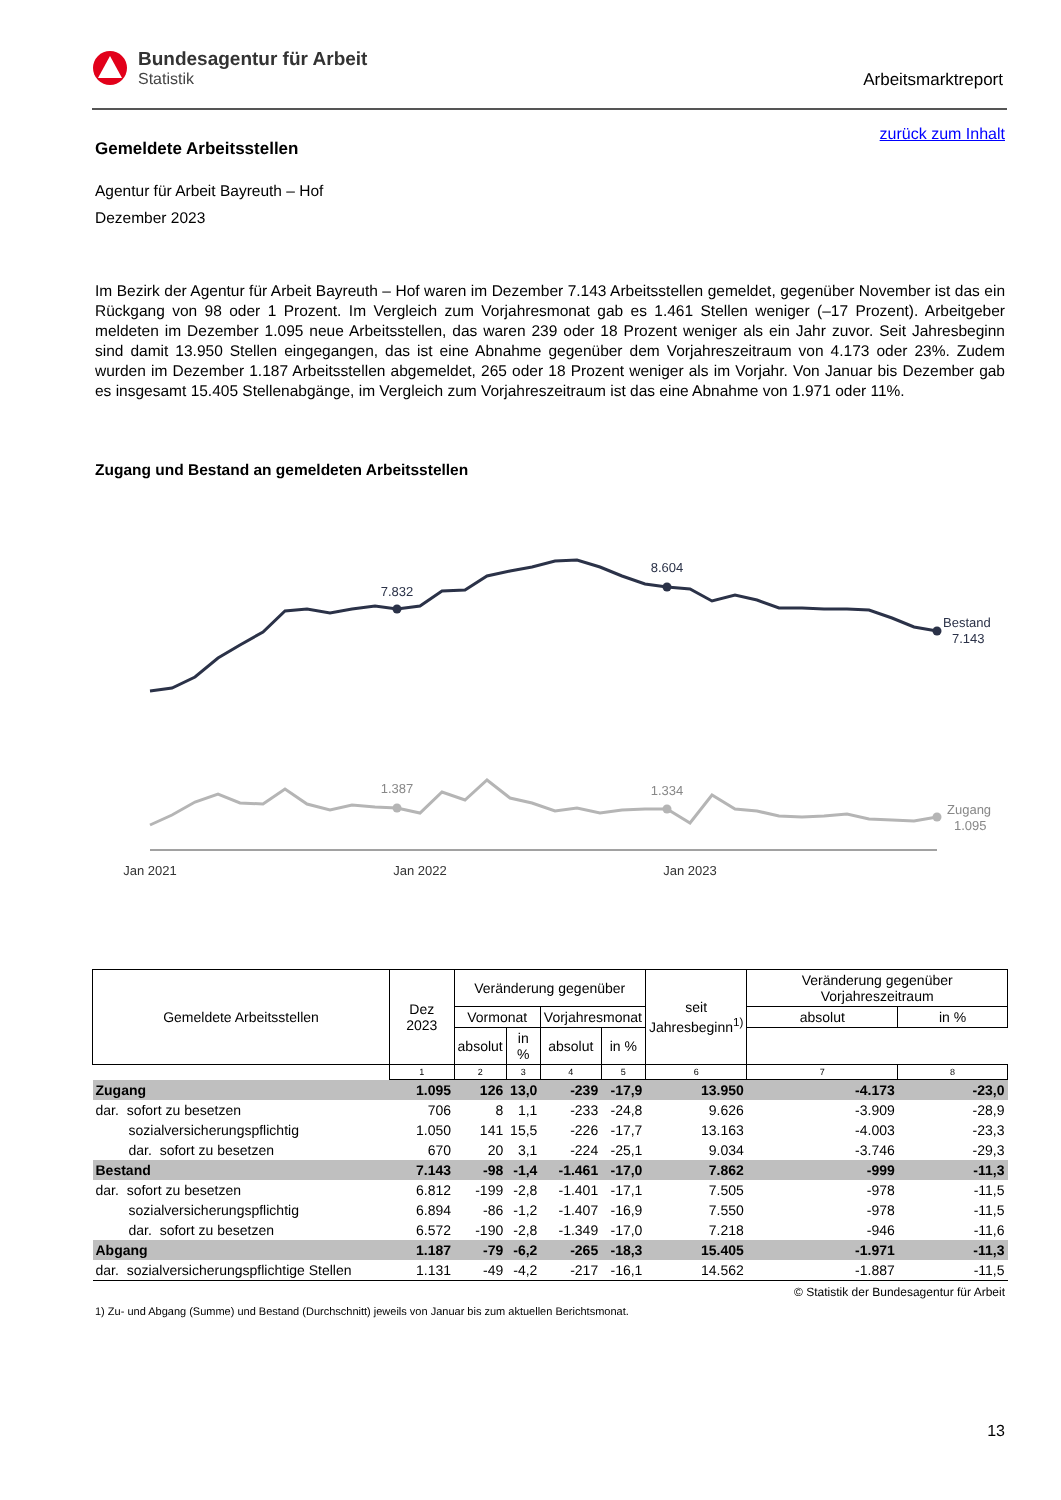Bundesagentur für Arbeit
Statistik
Arbeitsmarktreport
zurück zum Inhalt
Gemeldete Arbeitsstellen
Agentur für Arbeit Bayreuth – Hof
Dezember 2023
Im Bezirk der Agentur für Arbeit Bayreuth – Hof waren im Dezember 7.143 Arbeitsstellen gemeldet, gegenüber November ist das ein Rückgang von 98 oder 1 Prozent. Im Vergleich zum Vorjahresmonat gab es 1.461 Stellen weniger (–17 Prozent). Arbeitgeber meldeten im Dezember 1.095 neue Arbeitsstellen, das waren 239 oder 18 Prozent weniger als ein Jahr zuvor. Seit Jahresbeginn sind damit 13.950 Stellen eingegangen, das ist eine Abnahme gegenüber dem Vorjahreszeitraum von 4.173 oder 23%. Zudem wurden im Dezember 1.187 Arbeitsstellen abgemeldet, 265 oder 18 Prozent weniger als im Vorjahr. Von Januar bis Dezember gab es insgesamt 15.405 Stellenabgänge, im Vergleich zum Vorjahreszeitraum ist das eine Abnahme von 1.971 oder 11%.
Zugang und Bestand an gemeldeten Arbeitsstellen
7.832
8.604
Bestand
7.143
1.387
1.334
Zugang
1.095
Jan 2021
Jan 2022
Jan 2023
| Gemeldete Arbeitsstellen | Dez 2023 | Veränderung gegenüber | | | | seit Jahresbeginn<sup>1)</sup> | Veränderung gegenüber Vorjahreszeitraum | |
| | | Vormonat | | Vorjahresmonat | | | absolut | in % |
| | | absolut | in % | absolut | in % | | | |
| | 1 | 2 | 3 | 4 | 5 | 6 | 7 | 8 |
| Zugang | 1.095 | 126 | 13,0 | -239 | -17,9 | 13.950 | -4.173 | -23,0 |
| dar. sofort zu besetzen | 706 | 8 | 1,1 | -233 | -24,8 | 9.626 | -3.909 | -28,9 |
| sozialversicherungspflichtig | 1.050 | 141 | 15,5 | -226 | -17,7 | 13.163 | -4.003 | -23,3 |
| dar. sofort zu besetzen | 670 | 20 | 3,1 | -224 | -25,1 | 9.034 | -3.746 | -29,3 |
| Bestand | 7.143 | -98 | -1,4 | -1.461 | -17,0 | 7.862 | -999 | -11,3 |
| dar. sofort zu besetzen | 6.812 | -199 | -2,8 | -1.401 | -17,1 | 7.505 | -978 | -11,5 |
| sozialversicherungspflichtig | 6.894 | -86 | -1,2 | -1.407 | -16,9 | 7.550 | -978 | -11,5 |
| dar. sofort zu besetzen | 6.572 | -190 | -2,8 | -1.349 | -17,0 | 7.218 | -946 | -11,6 |
| Abgang | 1.187 | -79 | -6,2 | -265 | -18,3 | 15.405 | -1.971 | -11,3 |
| dar. sozialversicherungspflichtige Stellen | 1.131 | -49 | -4,2 | -217 | -16,1 | 14.562 | -1.887 | -11,5 |
© Statistik der Bundesagentur für Arbeit
1) Zu- und Abgang (Summe) und Bestand (Durchschnitt) jeweils von Januar bis zum aktuellen Berichtsmonat.
13